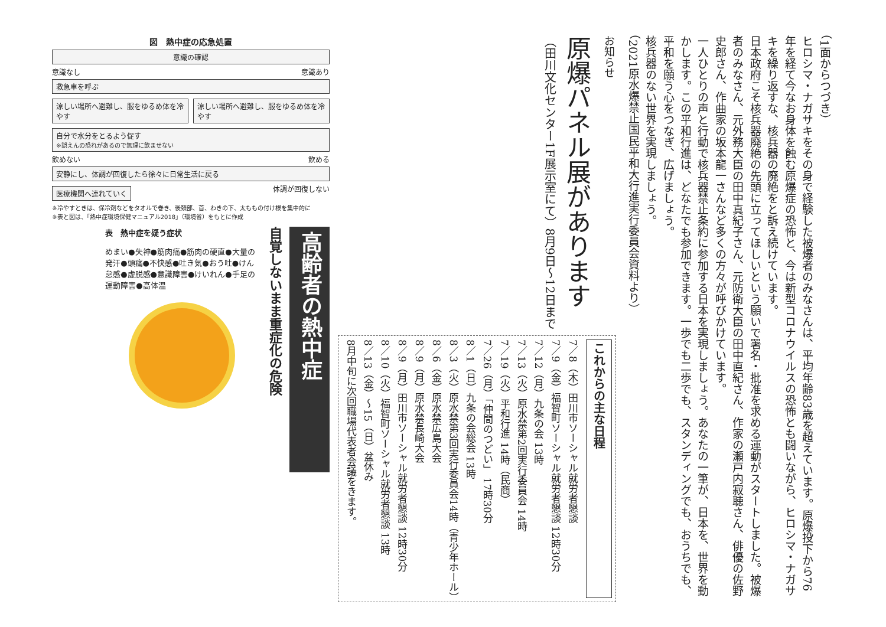（1面からつづき）
ヒロシマ・ナガサキをその身で経験した被爆者のみなさんは、平均年齢83歳を超えています。原爆投下から76年を経て今なお身体を蝕む原爆症の恐怖と、今は新型コロナウイルスの恐怖とも闘いながら、ヒロシマ・ナガサキを繰り返すな、核兵器の廃絶をと訴え続けています。
日本政府こそ核兵器廃絶の先頭に立ってほしいという願いで署名・批准を求める運動がスタートしました。被爆者のみなさん、元外務大臣の田中真紀子さん、元防衛大臣の田中直紀さん、作家の瀬戸内寂聴さん、俳優の佐野史郎さん、作曲家の坂本龍一さんなど多くの方々が呼びかけています。
一人ひとりの声と行動で核兵器禁止条約に参加する日本を実現しましょう。あなたの一筆が、日本を、世界を動かします。この平和行進は、どなたでも参加できます。一歩でも二歩でも、スタンディングでも、おうちでも、平和を願う心をつなぎ、広げましょう。
核兵器のない世界を実現しましょう。
（2021原水爆禁止国民平和大行進実行委員会資料より）
お知らせ
原爆パネル展があります
（田川文化センター1F展示室にて）8月9日〜12日まで
これからの主な日程
7／8（木）田川市ソーシャル就労者懇談
7／9（金）福智町ソーシャル就労者懇談 12時30分
7／12（月）九条の会 13時
7／13（火）原水禁第2回実行委員会 14時
7／19（火）平和行進 14時（民商）
7／26（月）「仲間のつどい」 17時30分
8／1（日）九条の会総会 13時
8／3（火）原水禁第3回実行委員会14時（青少年ホール）
8／6（金）原水禁広島大会
8／9（月）原水禁長崎大会
8／9（月）田川市ソーシャル就労者懇談 12時30分
8／10（火）福智町ソーシャル就労者懇談 13時
8／13（金）〜15（日）盆休み
8月中旬に次回職場代表者会議をきます。
図　熱中症の応急処置
意識の確認
意識なし 意識あり
救急車を呼ぶ
涼しい場所へ避難し、服をゆるめ体を冷やす
涼しい場所へ避難し、服をゆるめ体を冷やす
自分で水分をとるよう促す
※誤えんの恐れがあるので無理に飲ませない
飲めない 飲める
安静にし、体調が回復したら徐々に日常生活に戻る
医療機関へ連れていく
体調が回復しない
※冷やすときは、保冷剤などをタオルで巻き、後頚部、首、わきの下、太ももの付け根を集中的に
※表と図は、「熱中症環境保健マニュアル2018」（環境省）をもとに作成
高齢者の熱中症
自覚しないまま重症化の危険
表　熱中症を疑う症状
めまい●失神●筋肉痛●筋肉の硬直●大量の発汗●頭痛●不快感●吐き気●おう吐●けん怠感●虚脱感●意識障害●けいれん●手足の運動障害●高体温